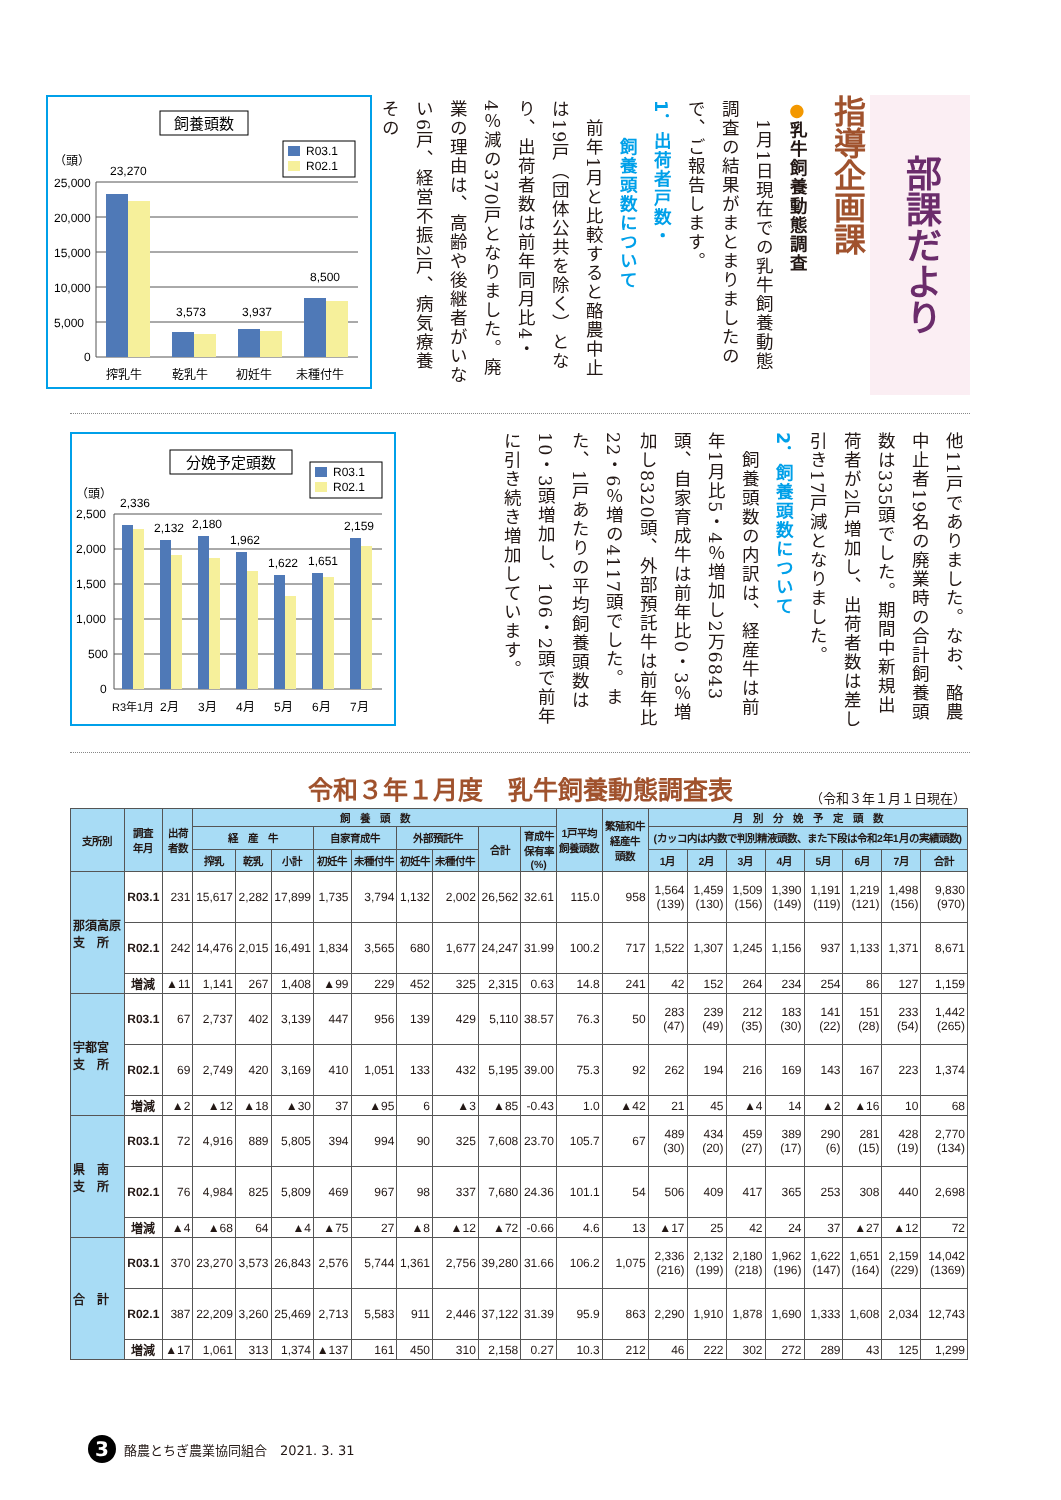部課だより
指導企画課
●乳牛飼養動態調査
　1月1日現在での乳牛飼養動態調査の結果がまとまりましたので、ご報告します。
1．出荷者戸数・
　　飼養頭数について
　前年1月と比較すると酪農中止は19戸（団体公共を除く）となり、出荷者数は前年同月比4・4％減の370戸となりました。廃業の理由は、高齢や後継者がいない6戸、経営不振2戸、病気療養その
飼養頭数
R03.1
R02.1
（頭）
25,000
20,000
15,000
10,000
5,000
0
23,270
3,573
3,937
8,500
搾乳牛
乾乳牛
初妊牛
未種付牛
他11戸でありました。なお、酪農中止者19名の廃業時の合計飼養頭数は335頭でした。期間中新規出荷者が2戸増加し、出荷者数は差し引き17戸減となりました。
2．飼養頭数について
　飼養頭数の内訳は、経産牛は前年1月比5・4％増加し2万6843頭、自家育成牛は前年比0・3％増加し8320頭、外部預託牛は前年比22・6％増の4117頭でした。また、1戸あたりの平均飼養頭数は10・3頭増加し、106・2頭で前年に引き続き増加しています。
分娩予定頭数
R03.1
R02.1
（頭）
2,500
2,000
1,500
1,000
500
0
2,336
2,132
2,180
1,962
1,622
1,651
2,159
R3年1月
2月
3月
4月
5月
6月
7月
令和３年１月度　乳牛飼養動態調査表 （令和３年１月１日現在）
| 支所別 | 調査 年月 | 出荷 者数 | 飼 養 頭 数 | | | | | | | | | 1戸平均 飼養頭数 | 繁殖和牛 経産牛 頭数 | 月 別 分 娩 予 定 頭 数 | | | | | | | |
| --- | --- | --- | --- | --- | --- | --- | --- | --- | --- | --- | --- | --- | --- | --- | --- | --- | --- | --- | --- | --- | --- |
| | | | 経 産 牛 | | | 自家育成牛 | | 外部預託牛 | | 合計 | 育成牛 保有率 (%) | | | (カッコ内は内数で判別精液頭数、また下段は令和2年1月の実績頭数) | | | | | | | |
| | | | 搾乳 | 乾乳 | 小計 | 初妊牛 | 未種付牛 | 初妊牛 | 未種付牛 | | | | | 1月 | 2月 | 3月 | 4月 | 5月 | 6月 | 7月 | 合計 |
| 那須高原 支 所 | R03.1 | 231 | 15,617 | 2,282 | 17,899 | 1,735 | 3,794 | 1,132 | 2,002 | 26,562 | 32.61 | 115.0 | 958 | 1,564 (139) | 1,459 (130) | 1,509 (156) | 1,390 (149) | 1,191 (119) | 1,219 (121) | 1,498 (156) | 9,830 (970) |
| | R02.1 | 242 | 14,476 | 2,015 | 16,491 | 1,834 | 3,565 | 680 | 1,677 | 24,247 | 31.99 | 100.2 | 717 | 1,522 | 1,307 | 1,245 | 1,156 | 937 | 1,133 | 1,371 | 8,671 |
| | 増減 | ▲11 | 1,141 | 267 | 1,408 | ▲99 | 229 | 452 | 325 | 2,315 | 0.63 | 14.8 | 241 | 42 | 152 | 264 | 234 | 254 | 86 | 127 | 1,159 |
| 宇都宮 支 所 | R03.1 | 67 | 2,737 | 402 | 3,139 | 447 | 956 | 139 | 429 | 5,110 | 38.57 | 76.3 | 50 | 283 (47) | 239 (49) | 212 (35) | 183 (30) | 141 (22) | 151 (28) | 233 (54) | 1,442 (265) |
| | R02.1 | 69 | 2,749 | 420 | 3,169 | 410 | 1,051 | 133 | 432 | 5,195 | 39.00 | 75.3 | 92 | 262 | 194 | 216 | 169 | 143 | 167 | 223 | 1,374 |
| | 増減 | ▲2 | ▲12 | ▲18 | ▲30 | 37 | ▲95 | 6 | ▲3 | ▲85 | -0.43 | 1.0 | ▲42 | 21 | 45 | ▲4 | 14 | ▲2 | ▲16 | 10 | 68 |
| 県 南 支 所 | R03.1 | 72 | 4,916 | 889 | 5,805 | 394 | 994 | 90 | 325 | 7,608 | 23.70 | 105.7 | 67 | 489 (30) | 434 (20) | 459 (27) | 389 (17) | 290 (6) | 281 (15) | 428 (19) | 2,770 (134) |
| | R02.1 | 76 | 4,984 | 825 | 5,809 | 469 | 967 | 98 | 337 | 7,680 | 24.36 | 101.1 | 54 | 506 | 409 | 417 | 365 | 253 | 308 | 440 | 2,698 |
| | 増減 | ▲4 | ▲68 | 64 | ▲4 | ▲75 | 27 | ▲8 | ▲12 | ▲72 | -0.66 | 4.6 | 13 | ▲17 | 25 | 42 | 24 | 37 | ▲27 | ▲12 | 72 |
| 合 計 | R03.1 | 370 | 23,270 | 3,573 | 26,843 | 2,576 | 5,744 | 1,361 | 2,756 | 39,280 | 31.66 | 106.2 | 1,075 | 2,336 (216) | 2,132 (199) | 2,180 (218) | 1,962 (196) | 1,622 (147) | 1,651 (164) | 2,159 (229) | 14,042 (1369) |
| | R02.1 | 387 | 22,209 | 3,260 | 25,469 | 2,713 | 5,583 | 911 | 2,446 | 37,122 | 31.39 | 95.9 | 863 | 2,290 | 1,910 | 1,878 | 1,690 | 1,333 | 1,608 | 2,034 | 12,743 |
| | 増減 | ▲17 | 1,061 | 313 | 1,374 | ▲137 | 161 | 450 | 310 | 2,158 | 0.27 | 10.3 | 212 | 46 | 222 | 302 | 272 | 289 | 43 | 125 | 1,299 |
3
酪農とちぎ農業協同組合　2021. 3. 31